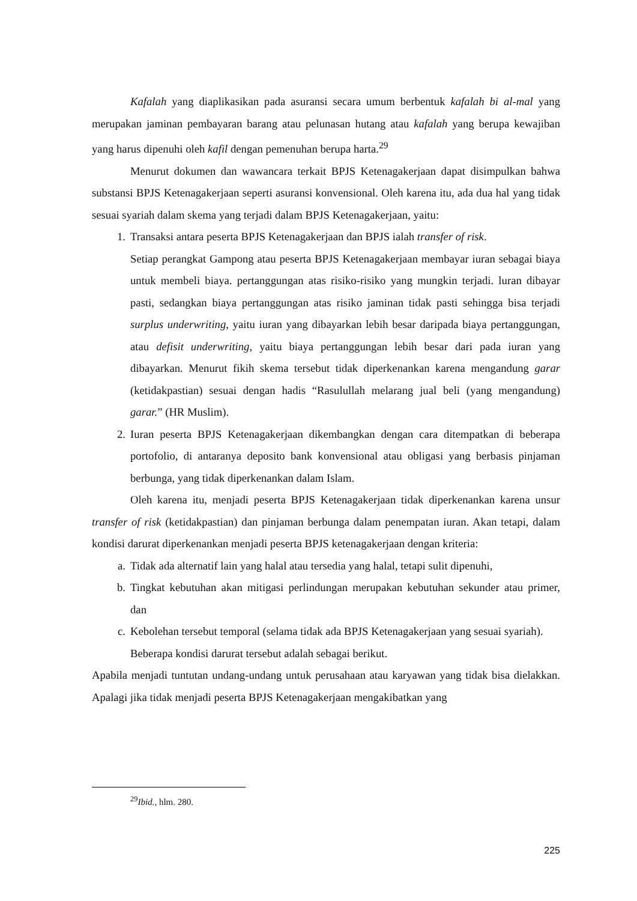Kafalah yang diaplikasikan pada asuransi secara umum berbentuk kafalah bi al-mal yang merupakan jaminan pembayaran barang atau pelunasan hutang atau kafalah yang berupa kewajiban yang harus dipenuhi oleh kafil dengan pemenuhan berupa harta.<sup>29</sup>
Menurut dokumen dan wawancara terkait BPJS Ketenagakerjaan dapat disimpulkan bahwa substansi BPJS Ketenagakerjaan seperti asuransi konvensional. Oleh karena itu, ada dua hal yang tidak sesuai syariah dalam skema yang terjadi dalam BPJS Ketenagakerjaan, yaitu:
1. Transaksi antara peserta BPJS Ketenagakerjaan dan BPJS ialah transfer of risk.
Setiap perangkat Gampong atau peserta BPJS Ketenagakerjaan membayar iuran sebagai biaya untuk membeli biaya. pertanggungan atas risiko-risiko yang mungkin terjadi. luran dibayar pasti, sedangkan biaya pertanggungan atas risiko jaminan tidak pasti sehingga bisa terjadi surplus underwriting, yaitu iuran yang dibayarkan lebih besar daripada biaya pertanggungan, atau defisit underwriting, yaitu biaya pertanggungan lebih besar dari pada iuran yang dibayarkan. Menurut fikih skema tersebut tidak diperkenankan karena mengandung garar (ketidakpastian) sesuai dengan hadis “Rasulullah melarang jual beli (yang mengandung) garar.” (HR Muslim).
2. Iuran peserta BPJS Ketenagakerjaan dikembangkan dengan cara ditempatkan di beberapa portofolio, di antaranya deposito bank konvensional atau obligasi yang berbasis pinjaman berbunga, yang tidak diperkenankan dalam Islam.
Oleh karena itu, menjadi peserta BPJS Ketenagakerjaan tidak diperkenankan karena unsur transfer of risk (ketidakpastian) dan pinjaman berbunga dalam penempatan iuran. Akan tetapi, dalam kondisi darurat diperkenankan menjadi peserta BPJS ketenagakerjaan dengan kriteria:
a. Tidak ada alternatif lain yang halal atau tersedia yang halal, tetapi sulit dipenuhi,
b. Tingkat kebutuhan akan mitigasi perlindungan merupakan kebutuhan sekunder atau primer, dan
c. Kebolehan tersebut temporal (selama tidak ada BPJS Ketenagakerjaan yang sesuai syariah).
Beberapa kondisi darurat tersebut adalah sebagai berikut.
Apabila menjadi tuntutan undang-undang untuk perusahaan atau karyawan yang tidak bisa dielakkan. Apalagi jika tidak menjadi peserta BPJS Ketenagakerjaan mengakibatkan yang
<sup>29</sup> Ibid., hlm. 280.
225